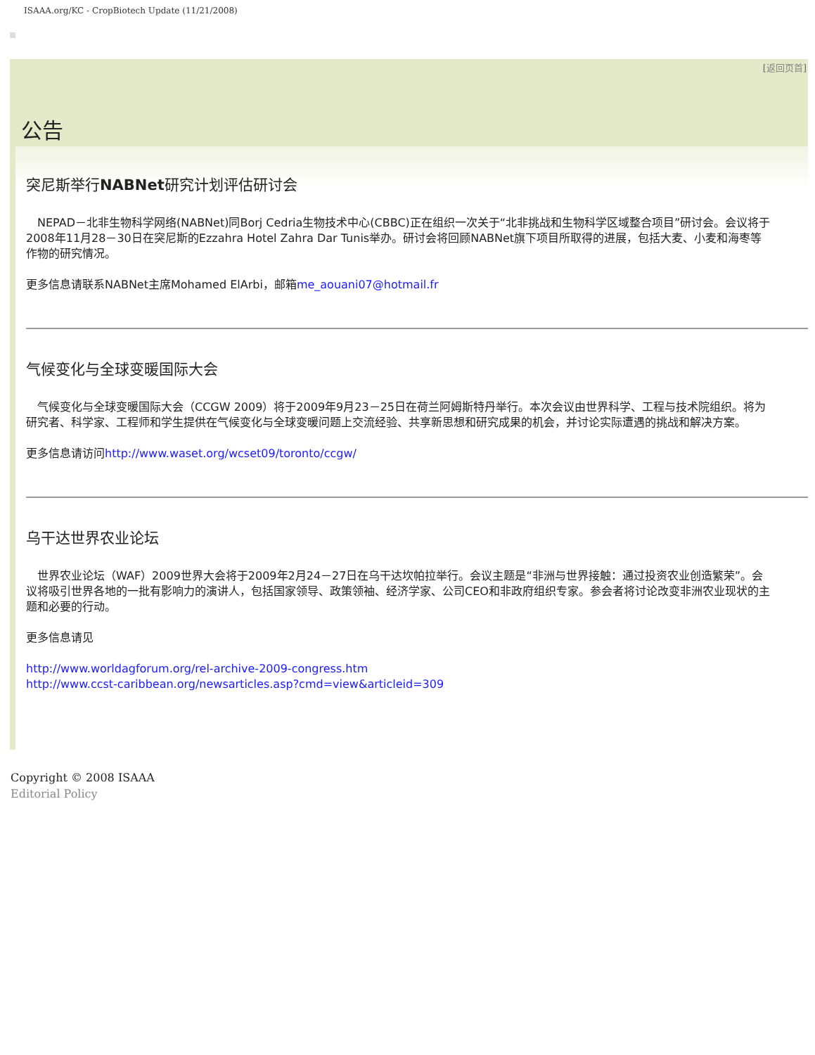ISAAA.org/KC - CropBiotech Update (11/21/2008)
[返回页首]
公告
突尼斯举行NABNet研究计划评估研讨会
　NEPAD－北非生物科学网络(NABNet)同Borj Cedria生物技术中心(CBBC)正在组织一次关于“北非挑战和生物科学区域整合项目”研讨会。会议将于2008年11月28－30日在突尼斯的Ezzahra Hotel Zahra Dar Tunis举办。研讨会将回顾NABNet旗下项目所取得的进展，包括大麦、小麦和海枣等作物的研究情况。
更多信息请联系NABNet主席Mohamed ElArbi，邮箱me_aouani07@hotmail.fr
气候变化与全球变暖国际大会
　气候变化与全球变暖国际大会（CCGW 2009）将于2009年9月23－25日在荷兰阿姆斯特丹举行。本次会议由世界科学、工程与技术院组织。将为研究者、科学家、工程师和学生提供在气候变化与全球变暖问题上交流经验、共享新思想和研究成果的机会，并讨论实际遭遇的挑战和解决方案。
更多信息请访问http://www.waset.org/wcset09/toronto/ccgw/
乌干达世界农业论坛
　世界农业论坛（WAF）2009世界大会将于2009年2月24－27日在乌干达坎帕拉举行。会议主题是“非洲与世界接触：通过投资农业创造繁荣”。会议将吸引世界各地的一批有影响力的演讲人，包括国家领导、政策领袖、经济学家、公司CEO和非政府组织专家。参会者将讨论改变非洲农业现状的主题和必要的行动。
更多信息请见
http://www.worldagforum.org/rel-archive-2009-congress.htm
http://www.ccst-caribbean.org/newsarticles.asp?cmd=view&articleid=309
Copyright © 2008 ISAAA
Editorial Policy